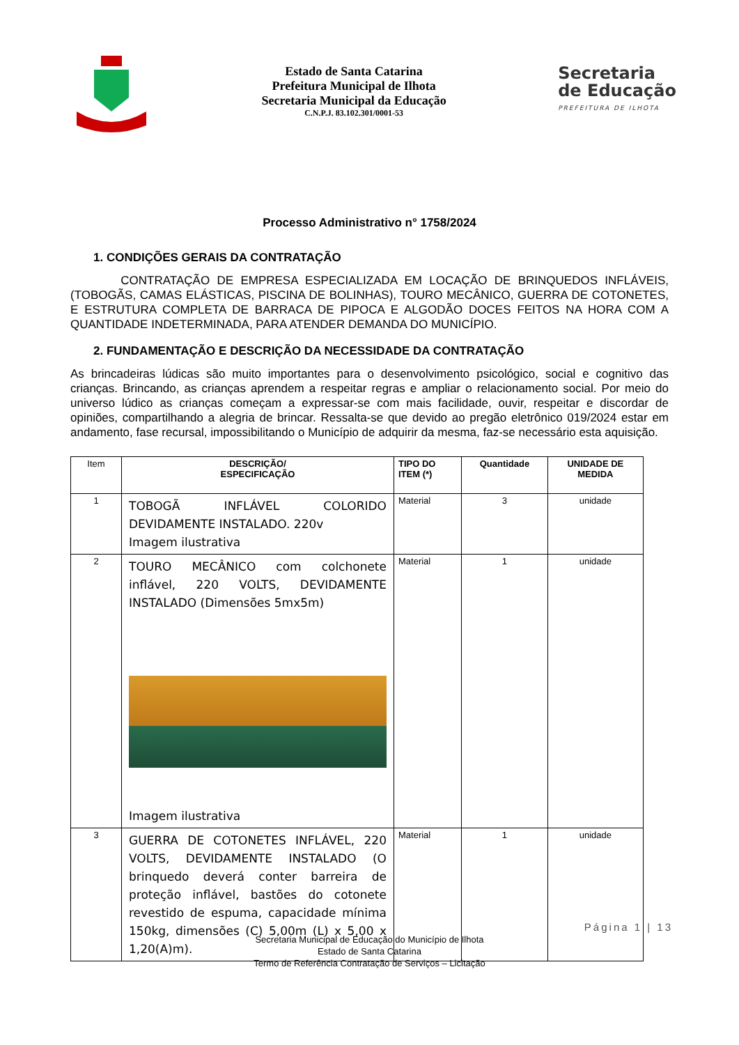Estado de Santa Catarina
Prefeitura Municipal de Ilhota
Secretaria Municipal da Educação
C.N.P.J. 83.102.301/0001-53
Secretaria
de Educação
PREFEITURA DE ILHOTA
Processo Administrativo n° 1758/2024
1. CONDIÇÕES GERAIS DA CONTRATAÇÃO
CONTRATAÇÃO DE EMPRESA ESPECIALIZADA EM LOCAÇÃO DE BRINQUEDOS INFLÁVEIS, (TOBOGÃS, CAMAS ELÁSTICAS, PISCINA DE BOLINHAS), TOURO MECÂNICO, GUERRA DE COTONETES, E ESTRUTURA COMPLETA DE BARRACA DE PIPOCA E ALGODÃO DOCES FEITOS NA HORA COM A QUANTIDADE INDETERMINADA, PARA ATENDER DEMANDA DO MUNICÍPIO.
2. FUNDAMENTAÇÃO E DESCRIÇÃO DA NECESSIDADE DA CONTRATAÇÃO
As brincadeiras lúdicas são muito importantes para o desenvolvimento psicológico, social e cognitivo das crianças. Brincando, as crianças aprendem a respeitar regras e ampliar o relacionamento social. Por meio do universo lúdico as crianças começam a expressar-se com mais facilidade, ouvir, respeitar e discordar de opiniões, compartilhando a alegria de brincar. Ressalta-se que devido ao pregão eletrônico 019/2024 estar em andamento, fase recursal, impossibilitando o Município de adquirir da mesma, faz-se necessário esta aquisição.
| Item | DESCRIÇÃO/ ESPECIFICAÇÃO | TIPO DO ITEM (*) | Quantidade | UNIDADE DE MEDIDA |
| --- | --- | --- | --- | --- |
| 1 | TOBOGÃ INFLÁVEL COLORIDO DEVIDAMENTE INSTALADO. 220v Imagem ilustrativa | Material | 3 | unidade |
| 2 | TOURO MECÂNICO com colchonete inflável, 220 VOLTS, DEVIDAMENTE INSTALADO (Dimensões 5mx5m) Imagem ilustrativa | Material | 1 | unidade |
| 3 | GUERRA DE COTONETES INFLÁVEL, 220 VOLTS, DEVIDAMENTE INSTALADO (O brinquedo deverá conter barreira de proteção inflável, bastões do cotonete revestido de espuma, capacidade mínima 150kg, dimensões (C) 5,00m (L) x 5,00 x 1,20(A)m). | Material | 1 | unidade |
Página 1 | 13
Secretaria Municipal de Educação do Município de Ilhota
Estado de Santa Catarina
Termo de Referência Contratação de Serviços – Licitação